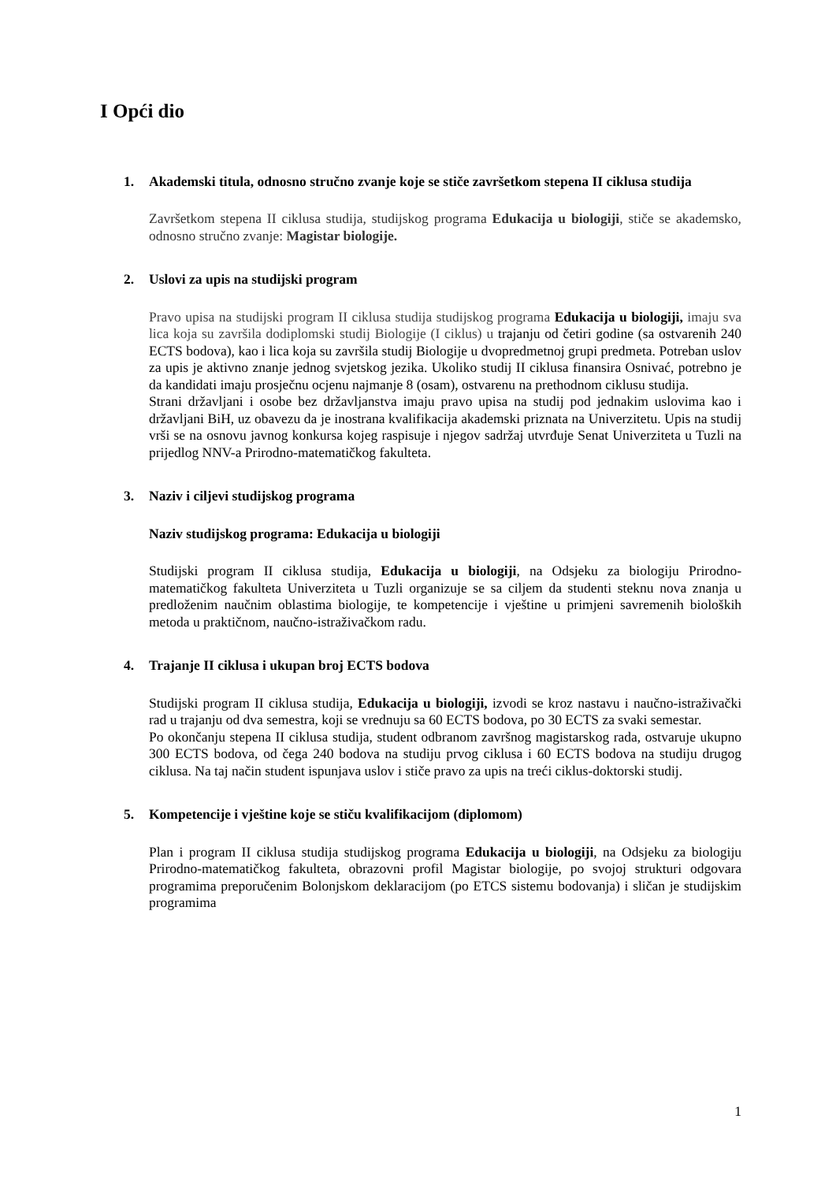I Opći dio
1. Akademski titula, odnosno stručno zvanje koje se stiče završetkom stepena II ciklusa studija
Završetkom stepena II ciklusa studija, studijskog programa Edukacija u biologiji, stiče se akademsko, odnosno stručno zvanje: Magistar biologije.
2. Uslovi za upis na studijski program
Pravo upisa na studijski program II ciklusa studija studijskog programa Edukacija u biologiji, imaju sva lica koja su završila dodiplomski studij Biologije (I ciklus) u trajanju od četiri godine (sa ostvarenih 240 ECTS bodova), kao i lica koja su završila studij Biologije u dvopredmetnoj grupi predmeta. Potreban uslov za upis je aktivno znanje jednog svjetskog jezika. Ukoliko studij II ciklusa finansira Osnivać, potrebno je da kandidati imaju prosječnu ocjenu najmanje 8 (osam), ostvarenu na prethodnom ciklusu studija.
Strani državljani i osobe bez državljanstva imaju pravo upisa na studij pod jednakim uslovima kao i državljani BiH, uz obavezu da je inostrana kvalifikacija akademski priznata na Univerzitetu. Upis na studij vrši se na osnovu javnog konkursa kojeg raspisuje i njegov sadržaj utvrđuje Senat Univerziteta u Tuzli na prijedlog NNV-a Prirodno-matematičkog fakulteta.
3. Naziv i ciljevi studijskog programa
Naziv studijskog programa: Edukacija u biologiji
Studijski program II ciklusa studija, Edukacija u biologiji, na Odsjeku za biologiju Prirodno-matematičkog fakulteta Univerziteta u Tuzli organizuje se sa ciljem da studenti steknu nova znanja u predloženim naučnim oblastima biologije, te kompetencije i vještine u primjeni savremenih bioloških metoda u praktičnom, naučno-istraživačkom radu.
4. Trajanje II ciklusa i ukupan broj ECTS bodova
Studijski program II ciklusa studija, Edukacija u biologiji, izvodi se kroz nastavu i naučno-istraživački rad u trajanju od dva semestra, koji se vrednuju sa 60 ECTS bodova, po 30 ECTS za svaki semestar.
Po okončanju stepena II ciklusa studija, student odbranom završnog magistarskog rada, ostvaruje ukupno 300 ECTS bodova, od čega 240 bodova na studiju prvog ciklusa i 60 ECTS bodova na studiju drugog ciklusa. Na taj način student ispunjava uslov i stiče pravo za upis na treći ciklus-doktorski studij.
5. Kompetencije i vještine koje se stiču kvalifikacijom (diplomom)
Plan i program II ciklusa studija studijskog programa Edukacija u biologiji, na Odsjeku za biologiju Prirodno-matematičkog fakulteta, obrazovni profil Magistar biologije, po svojoj strukturi odgovara programima preporučenim Bolonjskom deklaracijom (po ETCS sistemu bodovanja) i sličan je studijskim programima
1